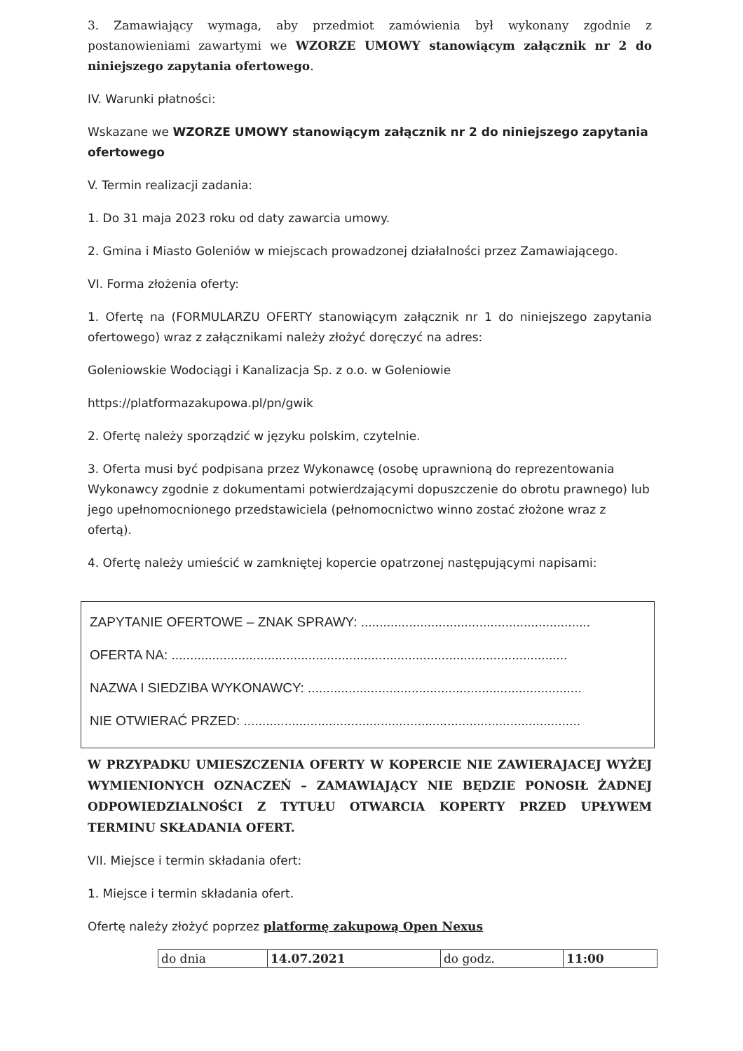3. Zamawiający wymaga, aby przedmiot zamówienia był wykonany zgodnie z postanowieniami zawartymi we WZORZE UMOWY stanowiącym załącznik nr 2 do niniejszego zapytania ofertowego.
IV. Warunki płatności:
Wskazane we WZORZE UMOWY stanowiącym załącznik nr 2 do niniejszego zapytania ofertowego
V. Termin realizacji zadania:
1. Do 31 maja 2023 roku od daty zawarcia umowy.
2. Gmina i Miasto Goleniów w miejscach prowadzonej działalności przez Zamawiającego.
VI. Forma złożenia oferty:
1. Ofertę na (FORMULARZU OFERTY stanowiącym załącznik nr 1 do niniejszego zapytania ofertowego) wraz z załącznikami należy złożyć doręczyć na adres:
Goleniowskie Wodociągi i Kanalizacja Sp. z o.o. w Goleniowie
https://platformazakupowa.pl/pn/gwik
2. Ofertę należy sporządzić w języku polskim, czytelnie.
3. Oferta musi być podpisana przez Wykonawcę (osobę uprawnioną do reprezentowania Wykonawcy zgodnie z dokumentami potwierdzającymi dopuszczenie do obrotu prawnego) lub jego upełnomocnionego przedstawiciela (pełnomocnictwo winno zostać złożone wraz z ofertą).
4. Ofertę należy umieścić w zamkniętej kopercie opatrzonej następującymi napisami:
ZAPYTANIE OFERTOWE – ZNAK SPRAWY: ..............................................................
OFERTA NA: ...........................................................................................................
NAZWA I SIEDZIBA WYKONAWCY: ..........................................................................
NIE OTWIERAĆ PRZED: ...........................................................................................
W PRZYPADKU UMIESZCZENIA OFERTY W KOPERCIE NIE ZAWIERAJACEJ WYŻEJ WYMIENIONYCH OZNACZEŃ – ZAMAWIAJĄCY NIE BĘDZIE PONOSIŁ ŻADNEJ ODPOWIEDZIALNOŚCI Z TYTUŁU OTWARCIA KOPERTY PRZED UPŁYWEM TERMINU SKŁADANIA OFERT.
VII. Miejsce i termin składania ofert:
1. Miejsce i termin składania ofert.
Ofertę należy złożyć poprzez platformę zakupową Open Nexus
| do dnia | 14.07.2021 | do godz. | 11:00 |